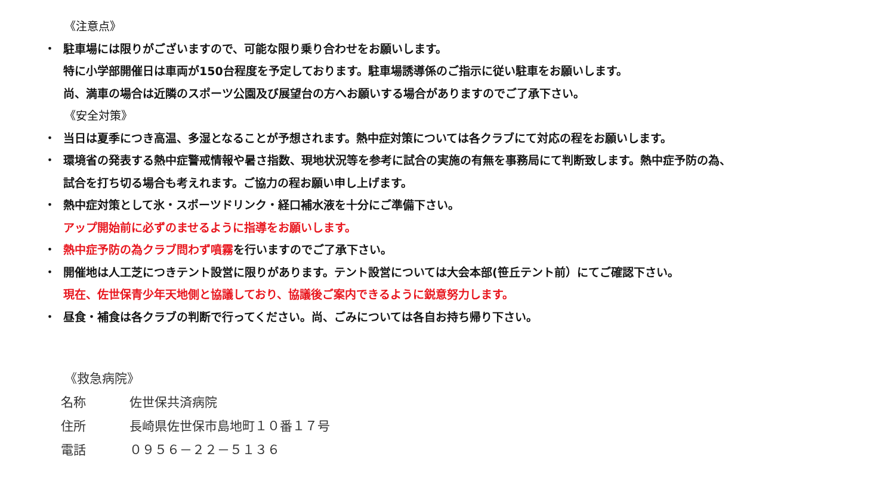《注意点》
・ 駐車場には限りがございますので、可能な限り乗り合わせをお願いします。
特に小学部開催日は車両が150台程度を予定しております。駐車場誘導係のご指示に従い駐車をお願いします。
尚、満車の場合は近隣のスポーツ公園及び展望台の方へお願いする場合がありますのでご了承下さい。
《安全対策》
・ 当日は夏季につき高温、多湿となることが予想されます。熱中症対策については各クラブにて対応の程をお願いします。
・ 環境省の発表する熱中症警戒情報や暑さ指数、現地状況等を参考に試合の実施の有無を事務局にて判断致します。熱中症予防の為、
試合を打ち切る場合も考えれます。ご協力の程お願い申し上げます。
・ 熱中症対策として氷・スポーツドリンク・経口補水液を十分にご準備下さい。
アップ開始前に必ずのませるように指導をお願いします。
・ 熱中症予防の為クラブ問わず噴霧を行いますのでご了承下さい。
・ 開催地は人工芝につきテント設営に限りがあります。テント設営については大会本部(笹丘テント前）にてご確認下さい。
現在、佐世保青少年天地側と協議しており、協議後ご案内できるように鋭意努力します。
・ 昼食・補食は各クラブの判断で行ってください。尚、ごみについては各自お持ち帰り下さい。
《救急病院》
名称 佐世保共済病院
住所 長崎県佐世保市島地町１０番１７号
電話 ０９５６－２２－５１３６